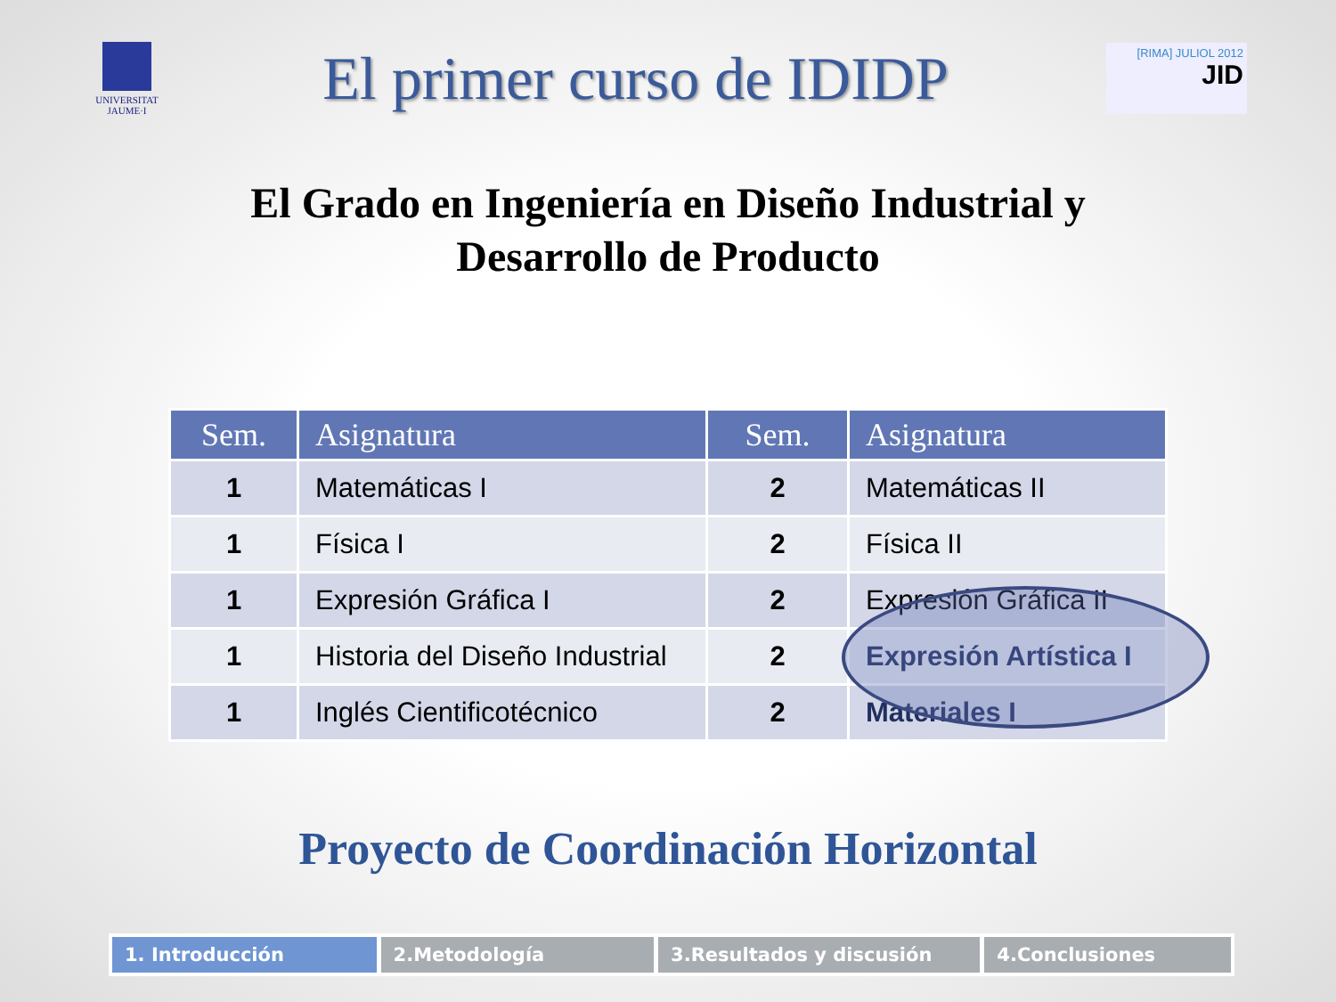UNIVERSITAT JAUME·I
El primer curso de IDIDP
[RIMA] JULIOL 2012
JID
El Grado en Ingeniería en Diseño Industrial y
Desarrollo de Producto
| Sem. | Asignatura | Sem. | Asignatura |
| --- | --- | --- | --- |
| 1 | Matemáticas I | 2 | Matemáticas II |
| 1 | Física I | 2 | Física II |
| 1 | Expresión Gráfica I | 2 | Expresión Gráfica II |
| 1 | Historia del Diseño Industrial | 2 | Expresión Artística I |
| 1 | Inglés Cientificotécnico | 2 | Materiales I |
Proyecto de Coordinación Horizontal
1. Introducción 2.Metodología 3.Resultados y discusión 4.Conclusiones